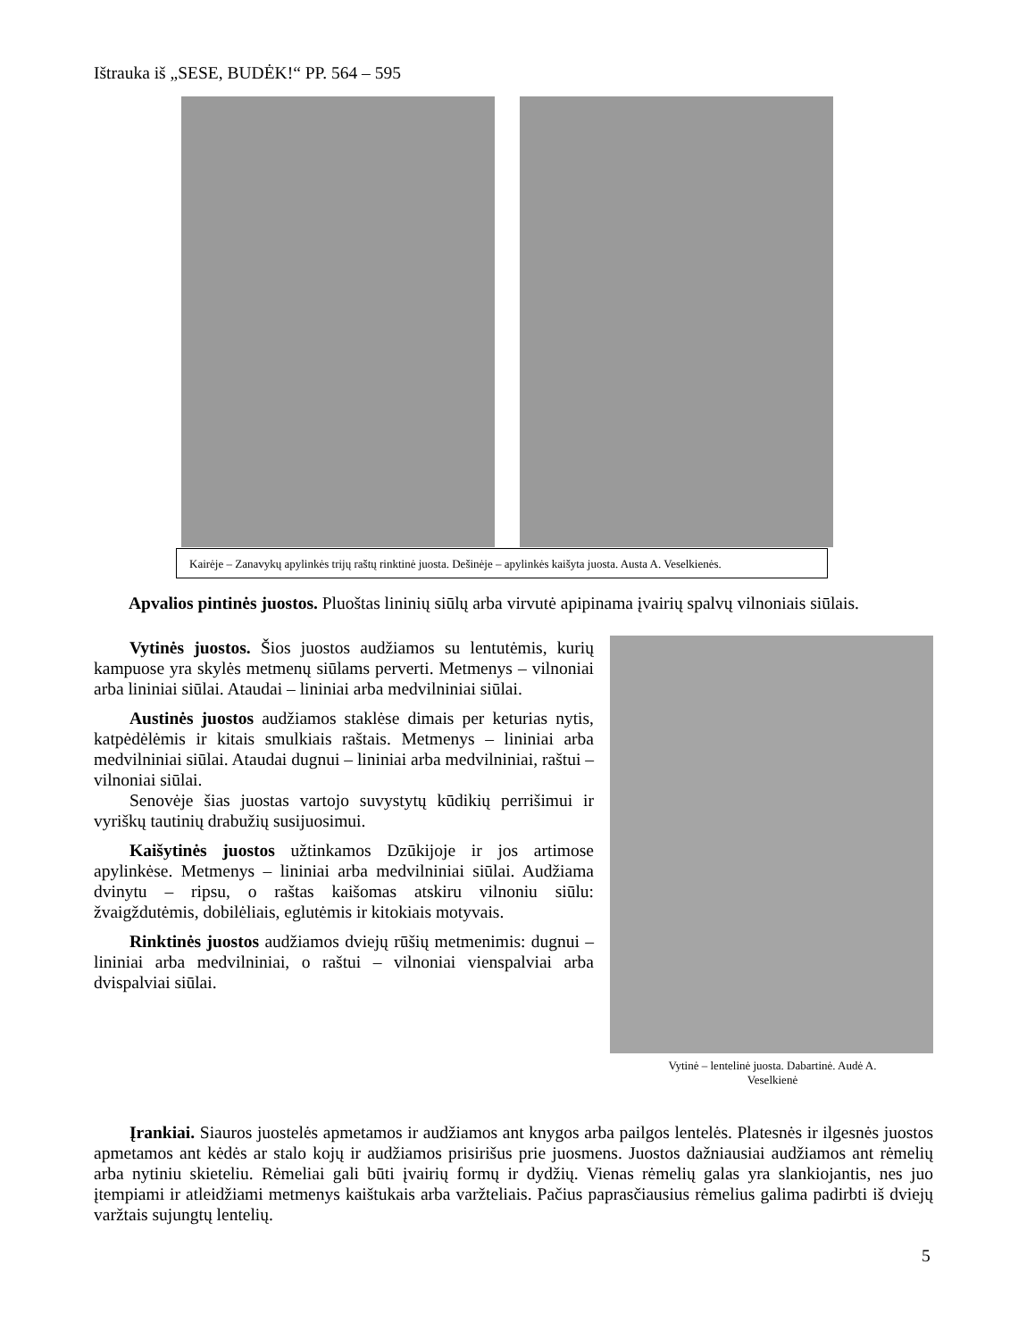Ištrauka iš „SESE, BUDĖK!“ PP. 564 – 595
Kairėje – Zanavykų apylinkės trijų raštų rinktinė juosta. Dešinėje – apylinkės kaišyta juosta. Austa A. Veselkienės.
Apvalios pintinės juostos. Pluoštas lininių siūlų arba virvutė apipinama įvairių spalvų vilnoniais siūlais.
Vytinės juostos. Šios juostos audžiamos su lentutėmis, kurių kampuose yra skylės metmenų siūlams perverti. Metmenys – vilnoniai arba lininiai siūlai. Ataudai – lininiai arba medvilniniai siūlai.
Austinės juostos audžiamos staklėse dimais per keturias nytis, katpėdėlėmis ir kitais smulkiais raštais. Metmenys – lininiai arba medvilniniai siūlai. Ataudai dugnui – lininiai arba medvilniniai, raštui – vilnoniai siūlai.
Senovėje šias juostas vartojo suvystytų kūdikių perrišimui ir vyriškų tautinių drabužių susijuosimui.
Kaišytinės juostos užtinkamos Dzūkijoje ir jos artimose apylinkėse. Metmenys – lininiai arba medvilniniai siūlai. Audžiama dvinytu – ripsu, o raštas kaišomas atskiru vilnoniu siūlu: žvaigždutėmis, dobilėliais, eglutėmis ir kitokiais motyvais.
Rinktinės juostos audžiamos dviejų rūšių metmenimis: dugnui – lininiai arba medvilniniai, o raštui – vilnoniai vienspalviai arba dvispalviai siūlai.
Vytinė – lentelinė juosta. Dabartinė. Audė A. Veselkienė
Įrankiai. Siauros juostelės apmetamos ir audžiamos ant knygos arba pailgos lentelės. Platesnės ir ilgesnės juostos apmetamos ant kėdės ar stalo kojų ir audžiamos prisirišus prie juosmens. Juostos dažniausiai audžiamos ant rėmelių arba nytiniu skieteliu. Rėmeliai gali būti įvairių formų ir dydžių. Vienas rėmelių galas yra slankiojantis, nes juo įtempiami ir atleidžiami metmenys kaištukais arba varžteliais. Pačius paprasčiausius rėmelius galima padirbti iš dviejų varžtais sujungtų lentelių.
5